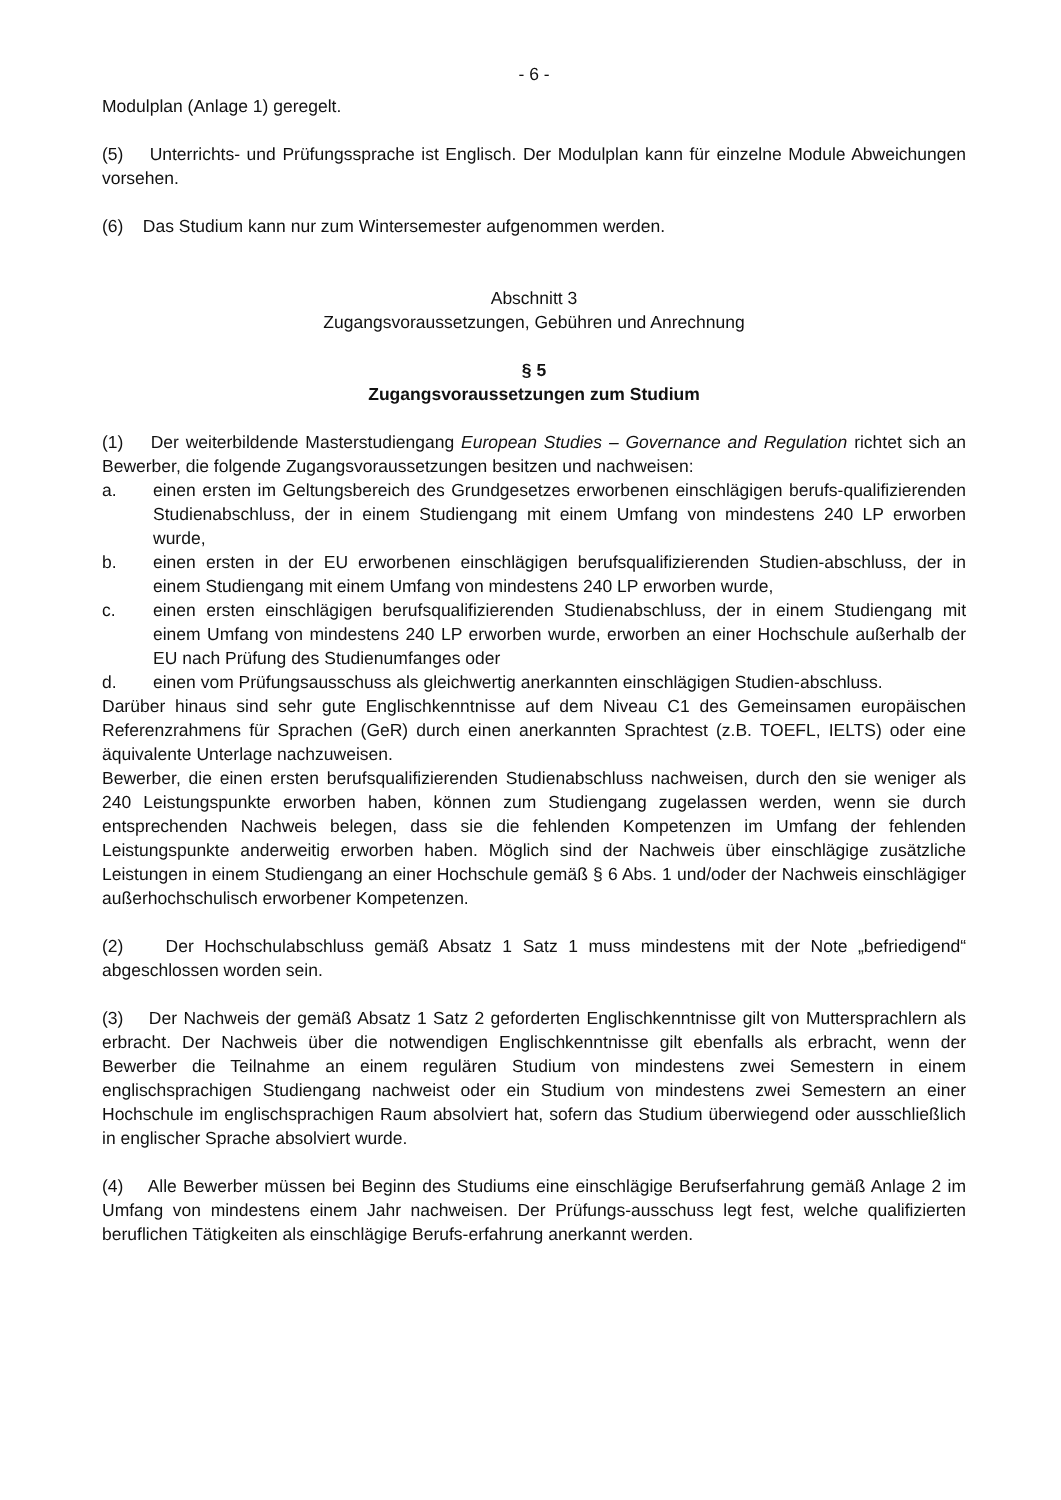- 6 -
Modulplan (Anlage 1) geregelt.
(5) Unterrichts- und Prüfungssprache ist Englisch. Der Modulplan kann für einzelne Module Abweichungen vorsehen.
(6) Das Studium kann nur zum Wintersemester aufgenommen werden.
Abschnitt 3
Zugangsvoraussetzungen, Gebühren und Anrechnung
§ 5
Zugangsvoraussetzungen zum Studium
(1) Der weiterbildende Masterstudiengang European Studies – Governance and Regulation richtet sich an Bewerber, die folgende Zugangsvoraussetzungen besitzen und nachweisen:
a. einen ersten im Geltungsbereich des Grundgesetzes erworbenen einschlägigen berufs-qualifizierenden Studienabschluss, der in einem Studiengang mit einem Umfang von mindestens 240 LP erworben wurde,
b. einen ersten in der EU erworbenen einschlägigen berufsqualifizierenden Studien-abschluss, der in einem Studiengang mit einem Umfang von mindestens 240 LP erworben wurde,
c. einen ersten einschlägigen berufsqualifizierenden Studienabschluss, der in einem Studiengang mit einem Umfang von mindestens 240 LP erworben wurde, erworben an einer Hochschule außerhalb der EU nach Prüfung des Studienumfanges oder
d. einen vom Prüfungsausschuss als gleichwertig anerkannten einschlägigen Studien-abschluss.
Darüber hinaus sind sehr gute Englischkenntnisse auf dem Niveau C1 des Gemeinsamen europäischen Referenzrahmens für Sprachen (GeR) durch einen anerkannten Sprachtest (z.B. TOEFL, IELTS) oder eine äquivalente Unterlage nachzuweisen.
Bewerber, die einen ersten berufsqualifizierenden Studienabschluss nachweisen, durch den sie weniger als 240 Leistungspunkte erworben haben, können zum Studiengang zugelassen werden, wenn sie durch entsprechenden Nachweis belegen, dass sie die fehlenden Kompetenzen im Umfang der fehlenden Leistungspunkte anderweitig erworben haben. Möglich sind der Nachweis über einschlägige zusätzliche Leistungen in einem Studiengang an einer Hochschule gemäß § 6 Abs. 1 und/oder der Nachweis einschlägiger außerhochschulisch erworbener Kompetenzen.
(2) Der Hochschulabschluss gemäß Absatz 1 Satz 1 muss mindestens mit der Note „befriedigend“ abgeschlossen worden sein.
(3) Der Nachweis der gemäß Absatz 1 Satz 2 geforderten Englischkenntnisse gilt von Muttersprachlern als erbracht. Der Nachweis über die notwendigen Englischkenntnisse gilt ebenfalls als erbracht, wenn der Bewerber die Teilnahme an einem regulären Studium von mindestens zwei Semestern in einem englischsprachigen Studiengang nachweist oder ein Studium von mindestens zwei Semestern an einer Hochschule im englischsprachigen Raum absolviert hat, sofern das Studium überwiegend oder ausschließlich in englischer Sprache absolviert wurde.
(4) Alle Bewerber müssen bei Beginn des Studiums eine einschlägige Berufserfahrung gemäß Anlage 2 im Umfang von mindestens einem Jahr nachweisen. Der Prüfungs-ausschuss legt fest, welche qualifizierten beruflichen Tätigkeiten als einschlägige Berufs-erfahrung anerkannt werden.